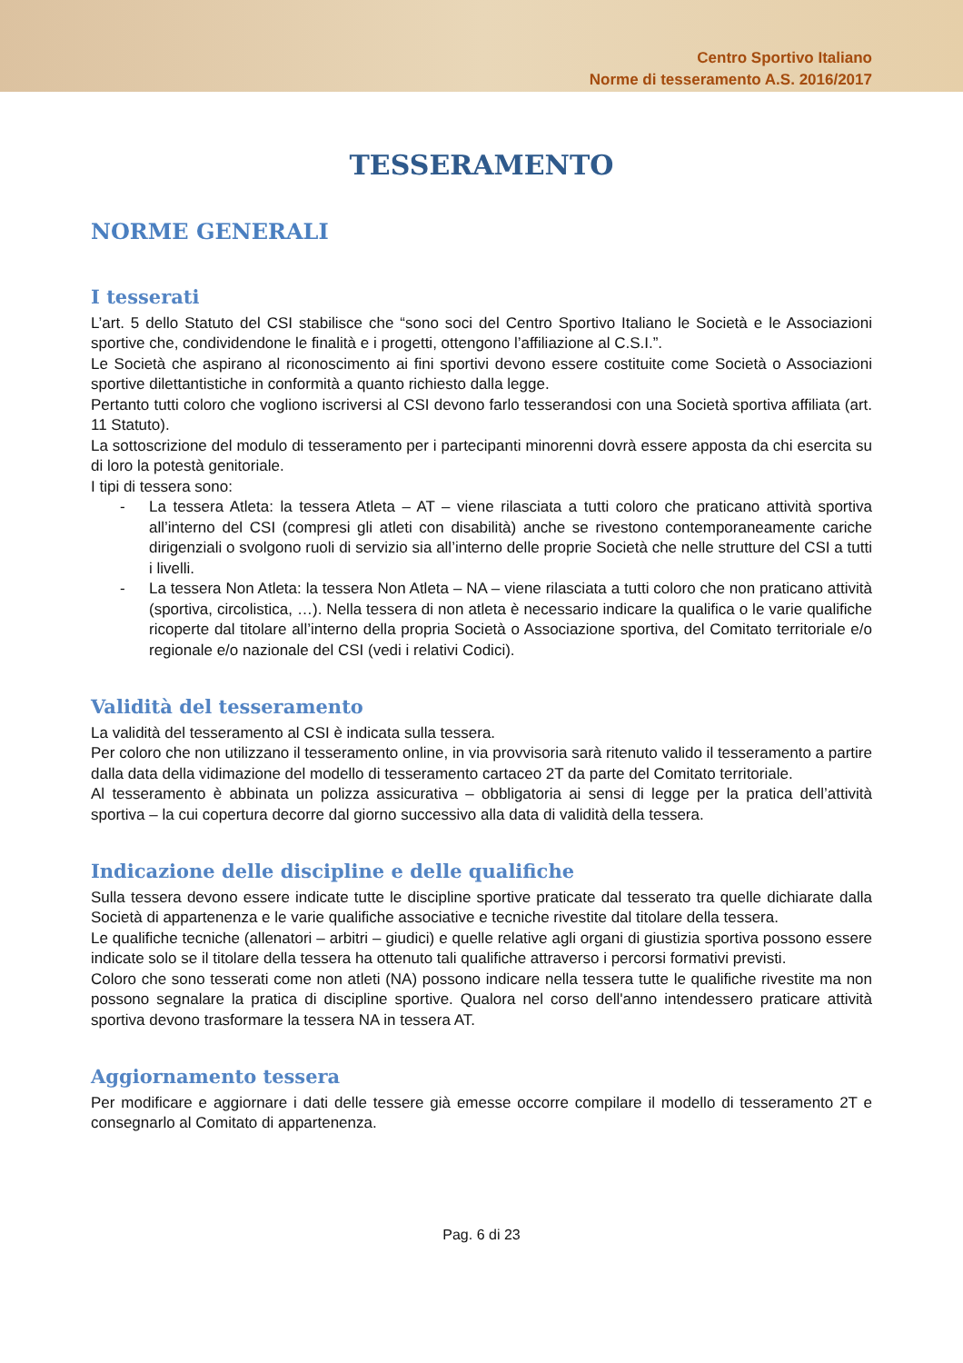Centro Sportivo Italiano
Norme di tesseramento A.S. 2016/2017
TESSERAMENTO
NORME GENERALI
I tesserati
L’art. 5 dello Statuto del CSI stabilisce che “sono soci del Centro Sportivo Italiano le Società e le Associazioni sportive che, condividendone le finalità e i progetti, ottengono l’affiliazione al C.S.I.”.
Le Società che aspirano al riconoscimento ai fini sportivi devono essere costituite come Società o Associazioni sportive dilettantistiche in conformità a quanto richiesto dalla legge.
Pertanto tutti coloro che vogliono iscriversi al CSI devono farlo tesserandosi con una Società sportiva affiliata (art. 11 Statuto).
La sottoscrizione del modulo di tesseramento per i partecipanti minorenni dovrà essere apposta da chi esercita su di loro la potestà genitoriale.
I tipi di tessera sono:
- La tessera Atleta: la tessera Atleta – AT – viene rilasciata a tutti coloro che praticano attività sportiva all’interno del CSI (compresi gli atleti con disabilità) anche se rivestono contemporaneamente cariche dirigenziali o svolgono ruoli di servizio sia all’interno delle proprie Società che nelle strutture del CSI a tutti i livelli.
- La tessera Non Atleta: la tessera Non Atleta – NA – viene rilasciata a tutti coloro che non praticano attività (sportiva, circolistica, …). Nella tessera di non atleta è necessario indicare la qualifica o le varie qualifiche ricoperte dal titolare all’interno della propria Società o Associazione sportiva, del Comitato territoriale e/o regionale e/o nazionale del CSI (vedi i relativi Codici).
Validità del tesseramento
La validità del tesseramento al CSI è indicata sulla tessera.
Per coloro che non utilizzano il tesseramento online, in via provvisoria sarà ritenuto valido il tesseramento a partire dalla data della vidimazione del modello di tesseramento cartaceo 2T da parte del Comitato territoriale.
Al tesseramento è abbinata un polizza assicurativa – obbligatoria ai sensi di legge per la pratica dell’attività sportiva – la cui copertura decorre dal giorno successivo alla data di validità della tessera.
Indicazione delle discipline e delle qualifiche
Sulla tessera devono essere indicate tutte le discipline sportive praticate dal tesserato tra quelle dichiarate dalla Società di appartenenza e le varie qualifiche associative e tecniche rivestite dal titolare della tessera.
Le qualifiche tecniche (allenatori – arbitri – giudici) e quelle relative agli organi di giustizia sportiva possono essere indicate solo se il titolare della tessera ha ottenuto tali qualifiche attraverso i percorsi formativi previsti.
Coloro che sono tesserati come non atleti (NA) possono indicare nella tessera tutte le qualifiche rivestite ma non possono segnalare la pratica di discipline sportive. Qualora nel corso dell'anno intendessero praticare attività sportiva devono trasformare la tessera NA in tessera AT.
Aggiornamento tessera
Per modificare e aggiornare i dati delle tessere già emesse occorre compilare il modello di tesseramento 2T e consegnarlo al Comitato di appartenenza.
Pag. 6 di 23